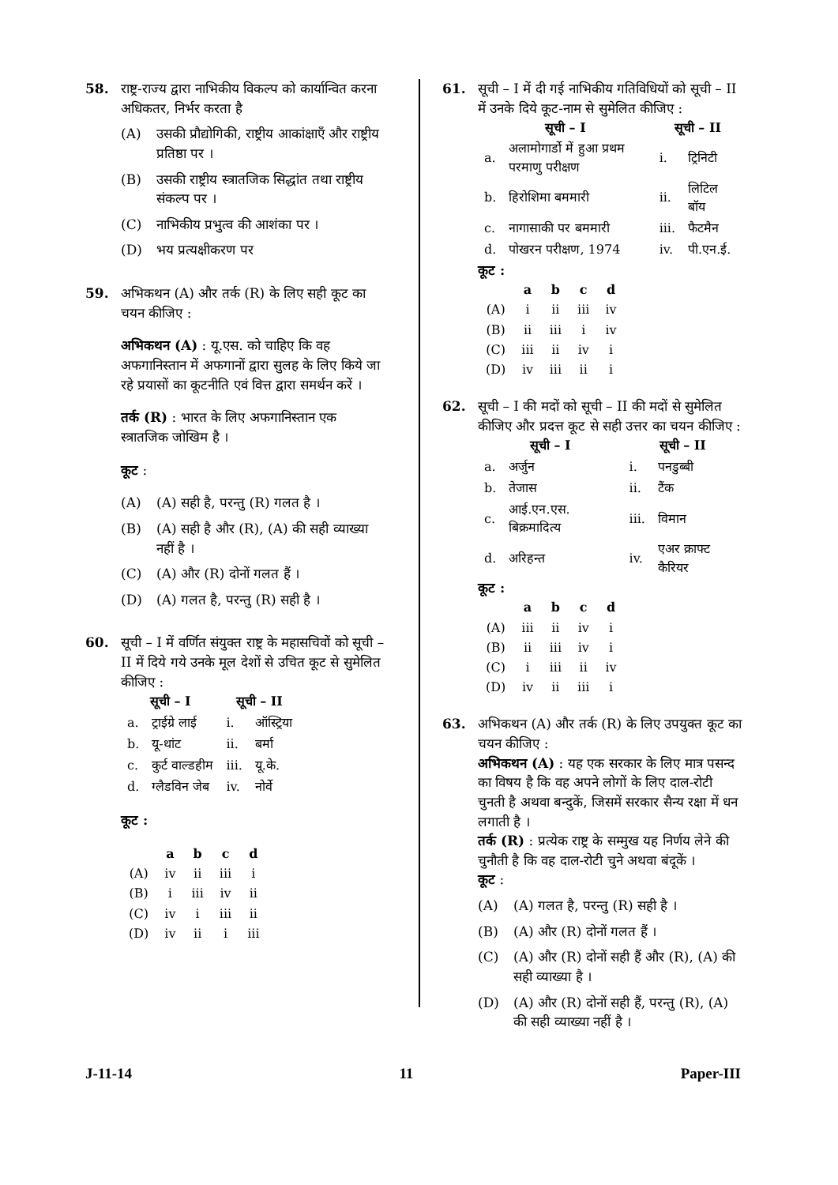58. राष्ट्र-राज्य द्वारा नाभिकीय विकल्प को कार्यान्वित करना अधिकतर, निर्भर करता है
(A) उसकी प्रौद्योगिकी, राष्ट्रीय आकांक्षाएँ और राष्ट्रीय प्रतिष्ठा पर ।
(B) उसकी राष्ट्रीय स्त्रातजिक सिद्धांत तथा राष्ट्रीय संकल्प पर ।
(C) नाभिकीय प्रभुत्व की आशंका पर ।
(D) भय प्रत्यक्षीकरण पर
59. अभिकथन (A) और तर्क (R) के लिए सही कूट का चयन कीजिए :
अभिकथन (A) : यू.एस. को चाहिए कि वह अफगानिस्तान में अफगानों द्वारा सुलह के लिए किये जा रहे प्रयासों का कूटनीति एवं वित्त द्वारा समर्थन करें ।
तर्क (R) : भारत के लिए अफगानिस्तान एक स्त्रातजिक जोखिम है ।
कूट :
(A) (A) सही है, परन्तु (R) गलत है ।
(B) (A) सही है और (R), (A) की सही व्याख्या नहीं है ।
(C) (A) और (R) दोनों गलत हैं ।
(D) (A) गलत है, परन्तु (R) सही है ।
60. सूची – I में वर्णित संयुक्त राष्ट्र के महासचिवों को सूची – II में दिये गये उनके मूल देशों से उचित कूट से सुमेलित कीजिए :
| सूची – I | | सूची – II | |
| --- | --- | --- | --- |
| a. | ट्राईग्रे लाई | i. | ऑस्ट्रिया |
| b. | यू-थांट | ii. | बर्मा |
| c. | कुर्ट वाल्डहीम | iii. | यू.के. |
| d. | ग्लैडविन जेब | iv. | नोर्वे |
कूट :
| | a | b | c | d |
| --- | --- | --- | --- | --- |
| (A) | iv | ii | iii | i |
| (B) | i | iii | iv | ii |
| (C) | iv | i | iii | ii |
| (D) | iv | ii | i | iii |
61. सूची – I में दी गई नाभिकीय गतिविधियों को सूची – II में उनके दिये कूट-नाम से सुमेलित कीजिए :
| सूची – I | | सूची – II | |
| --- | --- | --- | --- |
| a. | अलामोगार्डो में हुआ प्रथम परमाणु परीक्षण | i. | ट्रिनिटी |
| b. | हिरोशिमा बममारी | ii. | लिटिल बॉय |
| c. | नागासाकी पर बममारी | iii. | फैटमैन |
| d. | पोखरन परीक्षण, 1974 | iv. | पी.एन.ई. |
कूट :
| | a | b | c | d |
| --- | --- | --- | --- | --- |
| (A) | i | ii | iii | iv |
| (B) | ii | iii | i | iv |
| (C) | iii | ii | iv | i |
| (D) | iv | iii | ii | i |
62. सूची – I की मदों को सूची – II की मदों से सुमेलित कीजिए और प्रदत्त कूट से सही उत्तर का चयन कीजिए :
| सूची – I | | सूची – II | |
| --- | --- | --- | --- |
| a. | अर्जुन | i. | पनडुब्बी |
| b. | तेजास | ii. | टैंक |
| c. | आई.एन.एस. बिक्रमादित्य | iii. | विमान |
| d. | अरिहन्त | iv. | एअर क्राफ्ट कैरियर |
कूट :
| | a | b | c | d |
| --- | --- | --- | --- | --- |
| (A) | iii | ii | iv | i |
| (B) | ii | iii | iv | i |
| (C) | i | iii | ii | iv |
| (D) | iv | ii | iii | i |
63. अभिकथन (A) और तर्क (R) के लिए उपयुक्त कूट का चयन कीजिए :
अभिकथन (A) : यह एक सरकार के लिए मात्र पसन्द का विषय है कि वह अपने लोगों के लिए दाल-रोटी चुनती है अथवा बन्दुकें, जिसमें सरकार सैन्य रक्षा में धन लगाती है ।
तर्क (R) : प्रत्येक राष्ट्र के सम्मुख यह निर्णय लेने की चुनौती है कि वह दाल-रोटी चुने अथवा बंदूकें ।
कूट :
(A) (A) गलत है, परन्तु (R) सही है ।
(B) (A) और (R) दोनों गलत हैं ।
(C) (A) और (R) दोनों सही हैं और (R), (A) की सही व्याख्या है ।
(D) (A) और (R) दोनों सही हैं, परन्तु (R), (A) की सही व्याख्या नहीं है ।
J-11-14 11 Paper-III